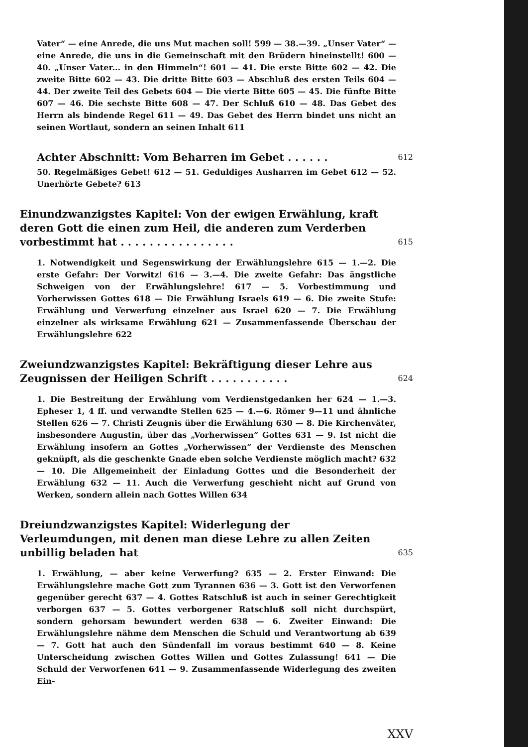Vater“ — eine Anrede, die uns Mut machen soll! 599 — 38.—39. „Unser Vater“ — eine Anrede, die uns in die Gemeinschaft mit den Brüdern hineinstellt! 600 — 40. „Unser Vater... in den Himmeln“! 601 — 41. Die erste Bitte 602 — 42. Die zweite Bitte 602 — 43. Die dritte Bitte 603 — Abschluß des ersten Teils 604 — 44. Der zweite Teil des Gebets 604 — Die vierte Bitte 605 — 45. Die fünfte Bitte 607 — 46. Die sechste Bitte 608 — 47. Der Schluß 610 — 48. Das Gebet des Herrn als bindende Regel 611 — 49. Das Gebet des Herrn bindet uns nicht an seinen Wortlaut, sondern an seinen Inhalt 611
Achter Abschnitt: Vom Beharren im Gebet . . . . . .
612
50. Regelmäßiges Gebet! 612 — 51. Geduldiges Ausharren im Gebet 612 — 52. Unerhörte Gebete? 613
Einundzwanzigstes Kapitel: Von der ewigen Erwählung, kraft deren Gott die einen zum Heil, die anderen zum Verderben vorbestimmt hat . . . . . . . . . . . . . . . .
615
1. Notwendigkeit und Segenswirkung der Erwählungslehre 615 — 1.—2. Die erste Gefahr: Der Vorwitz! 616 — 3.—4. Die zweite Gefahr: Das ängstliche Schweigen von der Erwählungslehre! 617 — 5. Vorbestimmung und Vorherwissen Gottes 618 — Die Erwählung Israels 619 — 6. Die zweite Stufe: Erwählung und Verwerfung einzelner aus Israel 620 — 7. Die Erwählung einzelner als wirksame Erwählung 621 — Zusammenfassende Überschau der Erwählungslehre 622
Zweiundzwanzigstes Kapitel: Bekräftigung dieser Lehre aus Zeugnissen der Heiligen Schrift . . . . . . . . . . .
624
1. Die Bestreitung der Erwählung vom Verdienstgedanken her 624 — 1.—3. Epheser 1, 4 ff. und verwandte Stellen 625 — 4.—6. Römer 9—11 und ähnliche Stellen 626 — 7. Christi Zeugnis über die Erwählung 630 — 8. Die Kirchenväter, insbesondere Augustin, über das „Vorherwissen“ Gottes 631 — 9. Ist nicht die Erwählung insofern an Gottes „Vorherwissen“ der Verdienste des Menschen geknüpft, als die geschenkte Gnade eben solche Verdienste möglich macht? 632 — 10. Die Allgemeinheit der Einladung Gottes und die Besonderheit der Erwählung 632 — 11. Auch die Verwerfung geschieht nicht auf Grund von Werken, sondern allein nach Gottes Willen 634
Dreiundzwanzigstes Kapitel: Widerlegung der Verleumdungen, mit denen man diese Lehre zu allen Zeiten unbillig beladen hat
635
1. Erwählung, — aber keine Verwerfung? 635 — 2. Erster Einwand: Die Erwählungslehre mache Gott zum Tyrannen 636 — 3. Gott ist den Verworfenen gegenüber gerecht 637 — 4. Gottes Ratschluß ist auch in seiner Gerechtigkeit verborgen 637 — 5. Gottes verborgener Ratschluß soll nicht durchspürt, sondern gehorsam bewundert werden 638 — 6. Zweiter Einwand: Die Erwählungslehre nähme dem Menschen die Schuld und Verantwortung ab 639 — 7. Gott hat auch den Sündenfall im voraus bestimmt 640 — 8. Keine Unterscheidung zwischen Gottes Willen und Gottes Zulassung! 641 — Die Schuld der Verworfenen 641 — 9. Zusammenfassende Widerlegung des zweiten Ein-
XXV